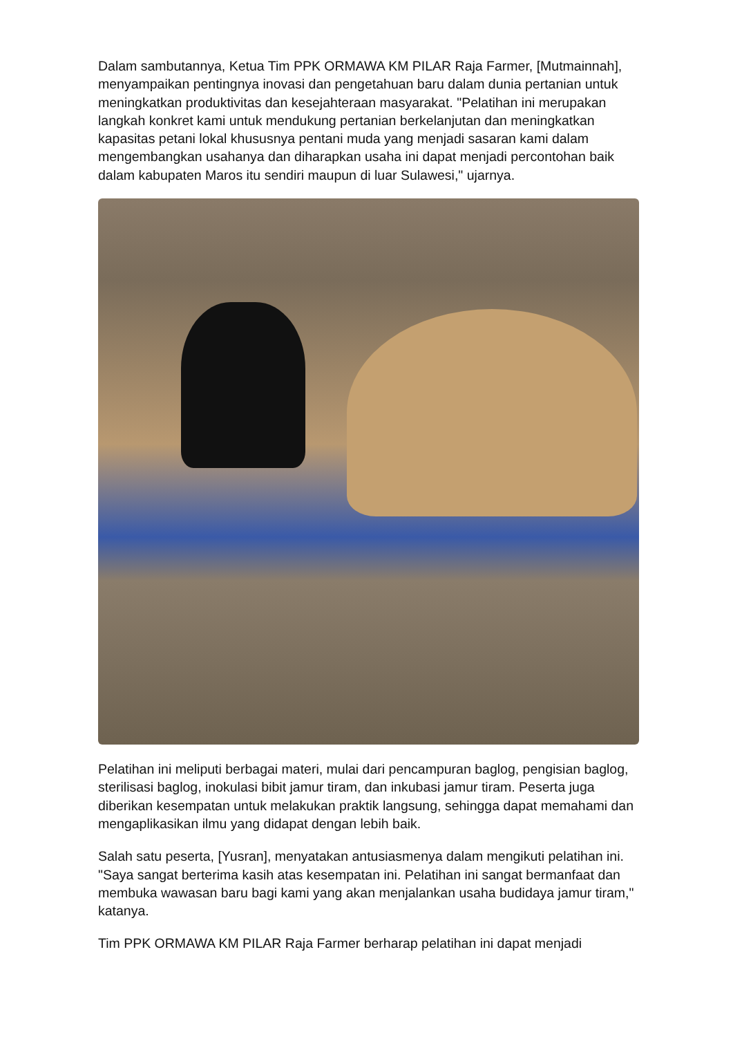Dalam sambutannya, Ketua Tim PPK ORMAWA KM PILAR Raja Farmer, [Mutmainnah], menyampaikan pentingnya inovasi dan pengetahuan baru dalam dunia pertanian untuk meningkatkan produktivitas dan kesejahteraan masyarakat. "Pelatihan ini merupakan langkah konkret kami untuk mendukung pertanian berkelanjutan dan meningkatkan kapasitas petani lokal khususnya pentani muda yang menjadi sasaran kami dalam mengembangkan usahanya dan diharapkan usaha ini dapat menjadi percontohan baik dalam kabupaten Maros itu sendiri maupun di luar Sulawesi," ujarnya.
Pelatihan ini meliputi berbagai materi, mulai dari pencampuran baglog, pengisian baglog, sterilisasi baglog, inokulasi bibit jamur tiram, dan inkubasi jamur tiram. Peserta juga diberikan kesempatan untuk melakukan praktik langsung, sehingga dapat memahami dan mengaplikasikan ilmu yang didapat dengan lebih baik.
Salah satu peserta, [Yusran], menyatakan antusiasmenya dalam mengikuti pelatihan ini. "Saya sangat berterima kasih atas kesempatan ini. Pelatihan ini sangat bermanfaat dan membuka wawasan baru bagi kami yang akan menjalankan usaha budidaya jamur tiram," katanya.
Tim PPK ORMAWA KM PILAR Raja Farmer berharap pelatihan ini dapat menjadi